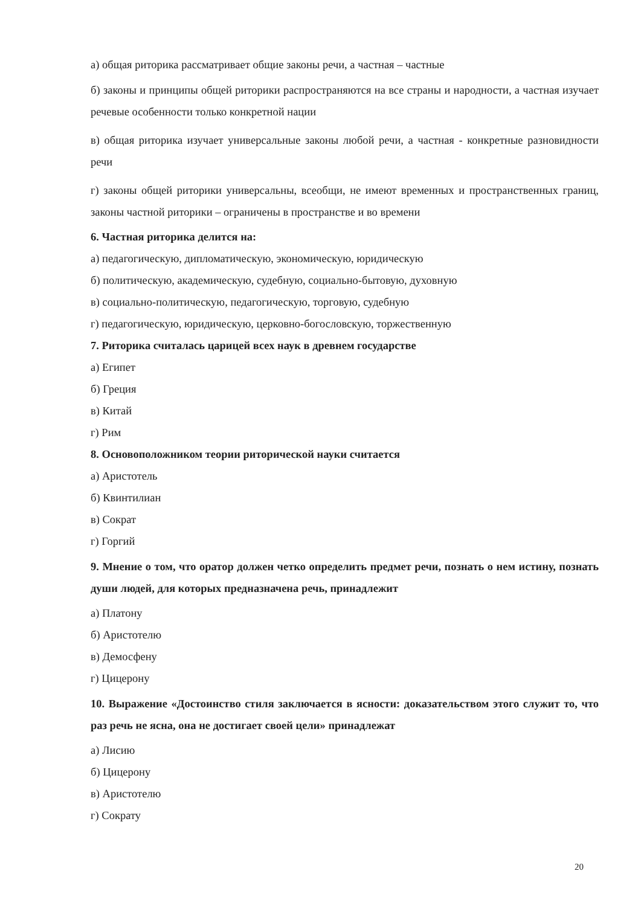а) общая риторика рассматривает общие законы речи, а частная – частные
б) законы и принципы общей риторики распространяются на все страны и народности, а частная изучает речевые особенности только конкретной нации
в) общая риторика изучает универсальные законы любой речи, а частная - конкретные разновидности речи
г) законы общей риторики универсальны, всеобщи, не имеют временных и пространственных границ, законы частной риторики – ограничены в пространстве и во времени
6. Частная риторика делится на:
а) педагогическую, дипломатическую, экономическую, юридическую
б) политическую, академическую, судебную, социально-бытовую, духовную
в) социально-политическую, педагогическую, торговую, судебную
г) педагогическую, юридическую, церковно-богословскую, торжественную
7. Риторика считалась царицей всех наук в древнем государстве
а) Египет
б) Греция
в) Китай
г) Рим
8. Основоположником теории риторической науки считается
а) Аристотель
б) Квинтилиан
в) Сократ
г) Горгий
9. Мнение о том, что оратор должен четко определить предмет речи, познать о нем истину, познать души людей, для которых предназначена речь, принадлежит
а) Платону
б) Аристотелю
в) Демосфену
г) Цицерону
10. Выражение «Достоинство стиля заключается в ясности: доказательством этого служит то, что раз речь не ясна, она не достигает своей цели» принадлежат
а) Лисию
б) Цицерону
в) Аристотелю
г) Сократу
20